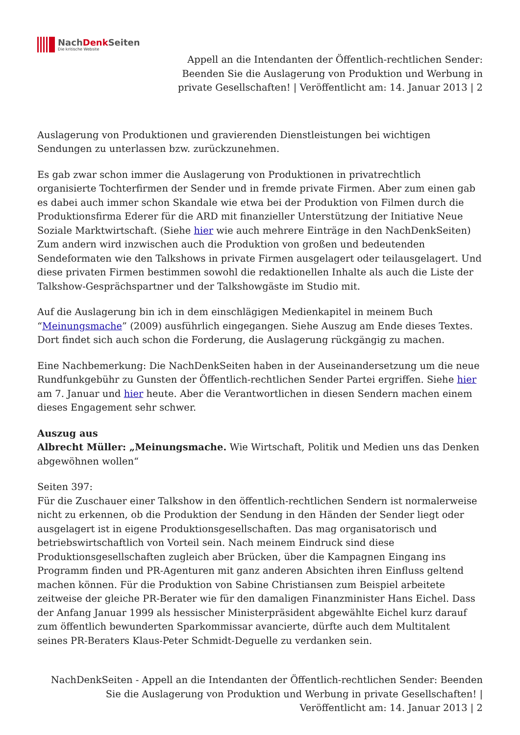NachDenk Seiten
Die kritische Website
Appell an die Intendanten der Öffentlich-rechtlichen Sender: Beenden Sie die Auslagerung von Produktion und Werbung in private Gesellschaften! | Veröffentlicht am: 14. Januar 2013 | 2
Auslagerung von Produktionen und gravierenden Dienstleistungen bei wichtigen Sendungen zu unterlassen bzw. zurückzunehmen.
Es gab zwar schon immer die Auslagerung von Produktionen in privatrechtlich organisierte Tochterfirmen der Sender und in fremde private Firmen. Aber zum einen gab es dabei auch immer schon Skandale wie etwa bei der Produktion von Filmen durch die Produktionsfirma Ederer für die ARD mit finanzieller Unterstützung der Initiative Neue Soziale Marktwirtschaft. (Siehe hier wie auch mehrere Einträge in den NachDenkSeiten) Zum andern wird inzwischen auch die Produktion von großen und bedeutenden Sendeformaten wie den Talkshows in private Firmen ausgelagert oder teilausgelagert. Und diese privaten Firmen bestimmen sowohl die redaktionellen Inhalte als auch die Liste der Talkshow-Gesprächspartner und der Talkshowgäste im Studio mit.
Auf die Auslagerung bin ich in dem einschlägigen Medienkapitel in meinem Buch “Meinungsmache” (2009) ausführlich eingegangen. Siehe Auszug am Ende dieses Textes. Dort findet sich auch schon die Forderung, die Auslagerung rückgängig zu machen.
Eine Nachbemerkung: Die NachDenkSeiten haben in der Auseinandersetzung um die neue Rundfunkgebühr zu Gunsten der Öffentlich-rechtlichen Sender Partei ergriffen. Siehe hier am 7. Januar und hier heute. Aber die Verantwortlichen in diesen Sendern machen einem dieses Engagement sehr schwer.
Auszug aus
Albrecht Müller: „Meinungsmache. Wie Wirtschaft, Politik und Medien uns das Denken abgewöhnen wollen“
Seiten 397:
Für die Zuschauer einer Talkshow in den öffentlich-rechtlichen Sendern ist normalerweise nicht zu erkennen, ob die Produktion der Sendung in den Händen der Sender liegt oder ausgelagert ist in eigene Produktionsgesellschaften. Das mag organisatorisch und betriebswirtschaftlich von Vorteil sein. Nach meinem Eindruck sind diese Produktionsgesellschaften zugleich aber Brücken, über die Kampagnen Eingang ins Programm finden und PR-Agenturen mit ganz anderen Absichten ihren Einfluss geltend machen können. Für die Produktion von Sabine Christiansen zum Beispiel arbeitete zeitweise der gleiche PR-Berater wie für den damaligen Finanzminister Hans Eichel. Dass der Anfang Januar 1999 als hessischer Ministerpräsident abgewählte Eichel kurz darauf zum öffentlich bewunderten Sparkommissar avancierte, dürfte auch dem Multitalent seines PR-Beraters Klaus-Peter Schmidt-Deguelle zu verdanken sein.
NachDenkSeiten - Appell an die Intendanten der Öffentlich-rechtlichen Sender: Beenden Sie die Auslagerung von Produktion und Werbung in private Gesellschaften! | Veröffentlicht am: 14. Januar 2013 | 2